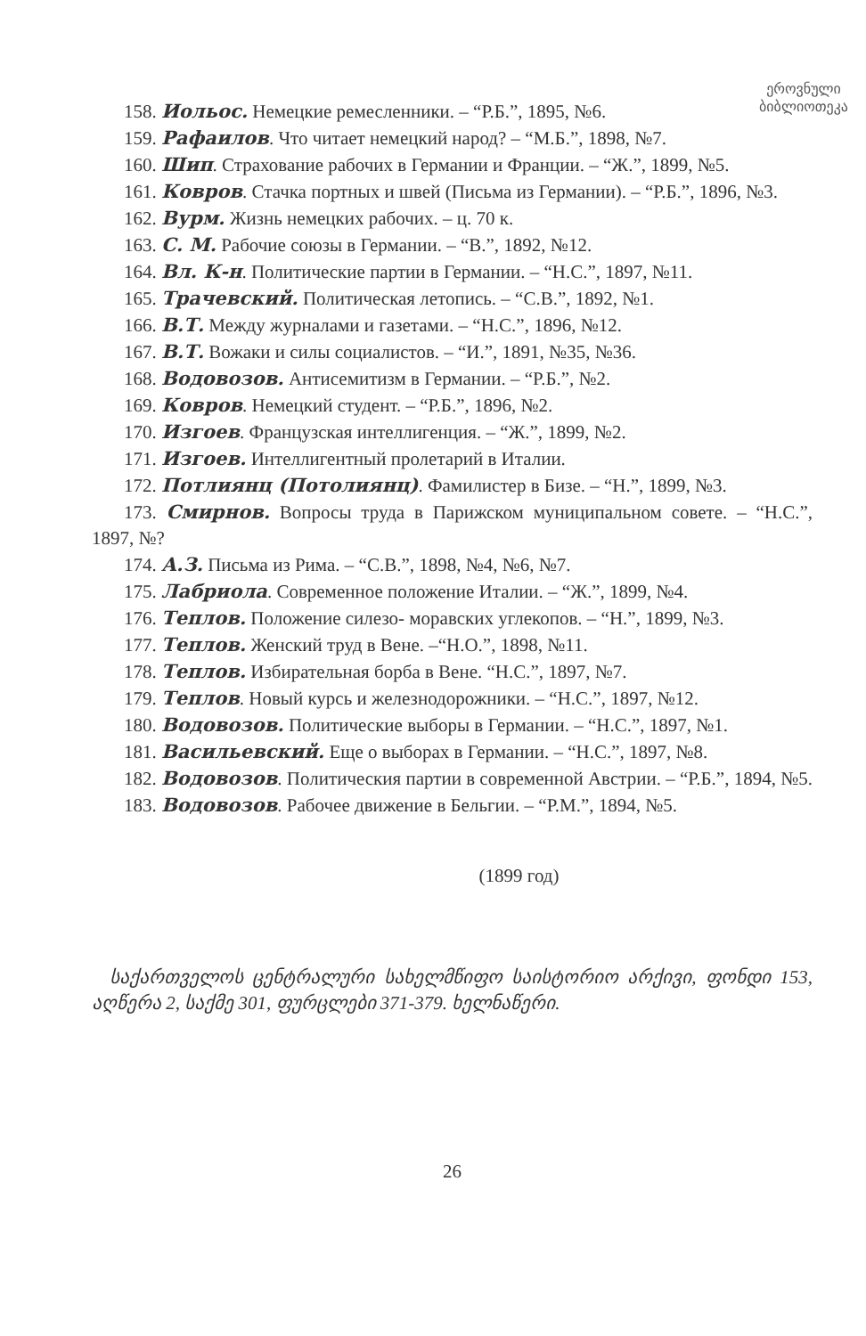ეროვნული
ბიბლიოთეკა
158. Иольос. Немецкие ремесленники. – “Р.Б.”, 1895, №6.
159. Рафаилов. Что читает немецкий народ? – “М.Б.”, 1898, №7.
160. Шип. Страхование рабочих в Германии и Франции. – “Ж.”, 1899, №5.
161. Ковров. Стачка портных и швей (Письма из Германии). – “Р.Б.”, 1896, №3.
162. Вурм. Жизнь немецких рабочих. – ц. 70 к.
163. С. М. Рабочие союзы в Германии. – “В.”, 1892, №12.
164. Вл. К-н. Политические партии в Германии. – “Н.С.”, 1897, №11.
165. Трачевский. Политическая летопись. – “С.В.”, 1892, №1.
166. В.Т. Между журналами и газетами. – “Н.С.”, 1896, №12.
167. В.Т. Вожаки и силы социалистов. – “И.”, 1891, №35, №36.
168. Водовозов. Антисемитизм в Германии. – “Р.Б.”, №2.
169. Ковров. Немецкий студент. – “Р.Б.”, 1896, №2.
170. Изгоев. Французская интеллигенция. – “Ж.”, 1899, №2.
171. Изгоев. Интеллигентный пролетарий в Италии.
172. Потлиянц (Потолиянц). Фамилистер в Бизе. – “Н.”, 1899, №3.
173. Смирнов. Вопросы труда в Парижском муниципальном совете. – “Н.С.”, 1897, №?
174. А.З. Письма из Рима. – “С.В.”, 1898, №4, №6, №7.
175. Лабриола. Современное положение Италии. – “Ж.”, 1899, №4.
176. Теплов. Положение силезо- моравских углекопов. – “Н.”, 1899, №3.
177. Теплов. Женский труд в Вене. –“Н.О.”, 1898, №11.
178. Теплов. Избирательная борба в Вене. “Н.С.”, 1897, №7.
179. Теплов. Новый курсь и железнодорожники. – “Н.С.”, 1897, №12.
180. Водовозов. Политические выборы в Германии. – “Н.С.”, 1897, №1.
181. Васильевский. Еще о выборах в Германии. – “Н.С.”, 1897, №8.
182. Водовозов. Политическия партии в современной Австрии. – “Р.Б.”, 1894, №5.
183. Водовозов. Рабочее движение в Бельгии. – “Р.М.”, 1894, №5.
(1899 год)
საქართველოს ცენტრალური სახელმწიფო საისტორიო არქივი, ფონდი 153, აღწერა 2, საქმე 301, ფურცლები 371-379. ხელნაწერი.
26